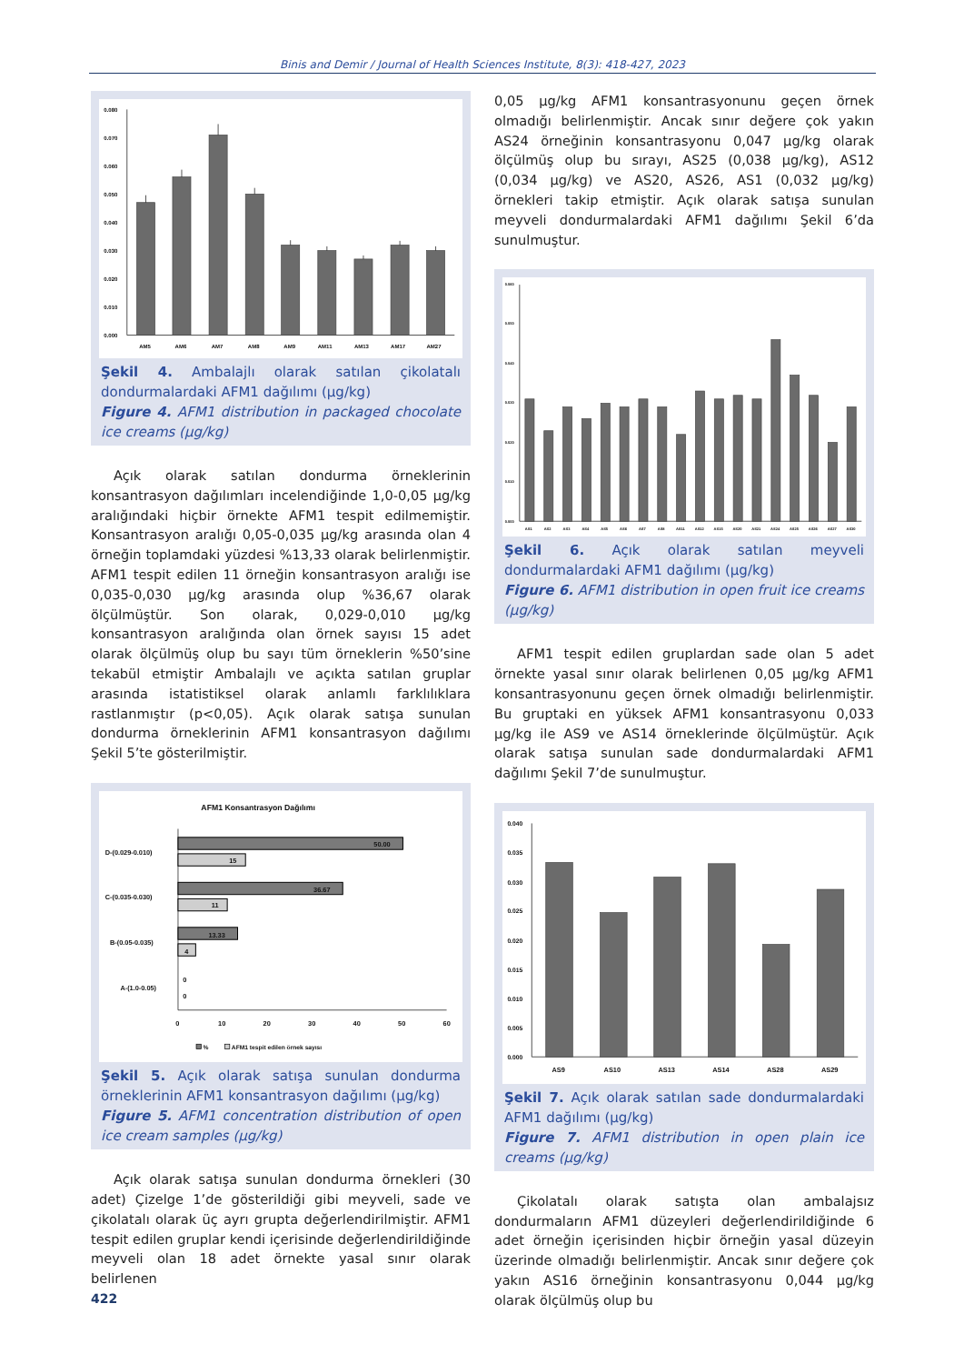Binis and Demir / Journal of Health Sciences Institute, 8(3): 418-427, 2023
0.080
0.070
0.060
0.050
0.040
0.030
0.020
0.010
0.000
AM5
AM6
AM7
AM8
AM9
AM11
AM13
AM17
AM27
Şekil 4. Ambalajlı olarak satılan çikolatalı dondurmalardaki AFM1 dağılımı (µg/kg)
Figure 4. AFM1 distribution in packaged chocolate ice creams (µg/kg)
Açık olarak satılan dondurma örneklerinin konsantrasyon dağılımları incelendiğinde 1,0-0,05 µg/kg aralığındaki hiçbir örnekte AFM1 tespit edilmemiştir. Konsantrasyon aralığı 0,05-0,035 µg/kg arasında olan 4 örneğin toplamdaki yüzdesi %13,33 olarak belirlenmiştir. AFM1 tespit edilen 11 örneğin konsantrasyon aralığı ise 0,035-0,030 µg/kg arasında olup %36,67 olarak ölçülmüştür. Son olarak, 0,029-0,010 µg/kg konsantrasyon aralığında olan örnek sayısı 15 adet olarak ölçülmüş olup bu sayı tüm örneklerin %50’sine tekabül etmiştir Ambalajlı ve açıkta satılan gruplar arasında istatistiksel olarak anlamlı farklılıklara rastlanmıştır (p<0,05). Açık olarak satışa sunulan dondurma örneklerinin AFM1 konsantrasyon dağılımı Şekil 5’te gösterilmiştir.
AFM1 Konsantrasyon Dağılımı
D-(0.029-0.010)
C-(0.035-0.030)
B-(0.05-0.035)
A-(1.0-0.05)
50.00
15
36.67
11
13.33
4
0
0
0
10
20
30
40
50
60
%
AFM1 tespit edilen örnek sayısı
Şekil 5. Açık olarak satışa sunulan dondurma örneklerinin AFM1 konsantrasyon dağılımı (µg/kg)
Figure 5. AFM1 concentration distribution of open ice cream samples (µg/kg)
Açık olarak satışa sunulan dondurma örnekleri (30 adet) Çizelge 1’de gösterildiği gibi meyveli, sade ve çikolatalı olarak üç ayrı grupta değerlendirilmiştir. AFM1 tespit edilen gruplar kendi içerisinde değerlendirildiğinde meyveli olan 18 adet örnekte yasal sınır olarak belirlenen
0,05 µg/kg AFM1 konsantrasyonunu geçen örnek olmadığı belirlenmiştir. Ancak sınır değere çok yakın AS24 örneğinin konsantrasyonu 0,047 µg/kg olarak ölçülmüş olup bu sırayı, AS25 (0,038 µg/kg), AS12 (0,034 µg/kg) ve AS20, AS26, AS1 (0,032 µg/kg) örnekleri takip etmiştir. Açık olarak satışa sunulan meyveli dondurmalardaki AFM1 dağılımı Şekil 6’da sunulmuştur.
0.060
0.050
0.040
0.030
0.020
0.010
0.000
AS1
AS2
AS3
AS4
AS5
AS6
AS7
AS8
AS11
AS12
AS15
AS20
AS21
AS24
AS25
AS26
AS27
AS30
Şekil 6. Açık olarak satılan meyveli dondurmalardaki AFM1 dağılımı (µg/kg)
Figure 6. AFM1 distribution in open fruit ice creams (µg/kg)
AFM1 tespit edilen gruplardan sade olan 5 adet örnekte yasal sınır olarak belirlenen 0,05 µg/kg AFM1 konsantrasyonunu geçen örnek olmadığı belirlenmiştir. Bu gruptaki en yüksek AFM1 konsantrasyonu 0,033 µg/kg ile AS9 ve AS14 örneklerinde ölçülmüştür. Açık olarak satışa sunulan sade dondurmalardaki AFM1 dağılımı Şekil 7’de sunulmuştur.
0.040
0.035
0.030
0.025
0.020
0.015
0.010
0.005
0.000
AS9
AS10
AS13
AS14
AS28
AS29
Şekil 7. Açık olarak satılan sade dondurmalardaki AFM1 dağılımı (µg/kg)
Figure 7. AFM1 distribution in open plain ice creams (µg/kg)
Çikolatalı olarak satışta olan ambalajsız dondurmaların AFM1 düzeyleri değerlendirildiğinde 6 adet örneğin içerisinden hiçbir örneğin yasal düzeyin üzerinde olmadığı belirlenmiştir. Ancak sınır değere çok yakın AS16 örneğinin konsantrasyonu 0,044 µg/kg olarak ölçülmüş olup bu
422